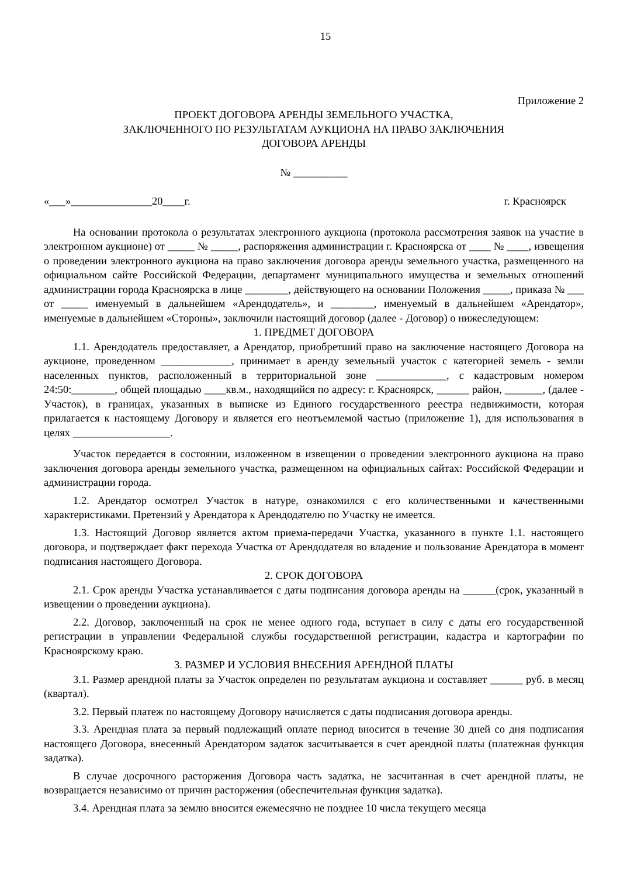15
Приложение 2
ПРОЕКТ ДОГОВОРА АРЕНДЫ ЗЕМЕЛЬНОГО УЧАСТКА,
ЗАКЛЮЧЕННОГО ПО РЕЗУЛЬТАТАМ АУКЦИОНА НА ПРАВО ЗАКЛЮЧЕНИЯ
ДОГОВОРА АРЕНДЫ
№ __________
«___»_______________20____г. г. Красноярск
На основании протокола о результатах электронного аукциона (протокола рассмотрения заявок на участие в электронном аукционе) от _____ № _____, распоряжения администрации г. Красноярска от ____ № ____, извещения о проведении электронного аукциона на право заключения договора аренды земельного участка, размещенного на официальном сайте Российской Федерации, департамент муниципального имущества и земельных отношений администрации города Красноярска в лице ________, действующего на основании Положения _____, приказа № ___ от _____ именуемый в дальнейшем «Арендодатель», и ________, именуемый в дальнейшем «Арендатор», именуемые в дальнейшем «Стороны», заключили настоящий договор (далее - Договор) о нижеследующем:
1. ПРЕДМЕТ ДОГОВОРА
1.1. Арендодатель предоставляет, а Арендатор, приобретший право на заключение настоящего Договора на аукционе, проведенном _____________, принимает в аренду земельный участок с категорией земель - земли населенных пунктов, расположенный в территориальной зоне _____________, с кадастровым номером 24:50:________, общей площадью ____кв.м., находящийся по адресу: г. Красноярск, ______ район, _______, (далее - Участок), в границах, указанных в выписке из Единого государственного реестра недвижимости, которая прилагается к настоящему Договору и является его неотъемлемой частью (приложение 1), для использования в целях __________________.
Участок передается в состоянии, изложенном в извещении о проведении электронного аукциона на право заключения договора аренды земельного участка, размещенном на официальных сайтах: Российской Федерации и администрации города.
1.2. Арендатор осмотрел Участок в натуре, ознакомился с его количественными и качественными характеристиками. Претензий у Арендатора к Арендодателю по Участку не имеется.
1.3. Настоящий Договор является актом приема-передачи Участка, указанного в пункте 1.1. настоящего договора, и подтверждает факт перехода Участка от Арендодателя во владение и пользование Арендатора в момент подписания настоящего Договора.
2. СРОК ДОГОВОРА
2.1. Срок аренды Участка устанавливается с даты подписания договора аренды на ______(срок, указанный в извещении о проведении аукциона).
2.2. Договор, заключенный на срок не менее одного года, вступает в силу с даты его государственной регистрации в управлении Федеральной службы государственной регистрации, кадастра и картографии по Красноярскому краю.
3. РАЗМЕР И УСЛОВИЯ ВНЕСЕНИЯ АРЕНДНОЙ ПЛАТЫ
3.1. Размер арендной платы за Участок определен по результатам аукциона и составляет ______ руб. в месяц (квартал).
3.2. Первый платеж по настоящему Договору начисляется с даты подписания договора аренды.
3.3. Арендная плата за первый подлежащий оплате период вносится в течение 30 дней со дня подписания настоящего Договора, внесенный Арендатором задаток засчитывается в счет арендной платы (платежная функция задатка).
В случае досрочного расторжения Договора часть задатка, не засчитанная в счет арендной платы, не возвращается независимо от причин расторжения (обеспечительная функция задатка).
3.4. Арендная плата за землю вносится ежемесячно не позднее 10 числа текущего месяца